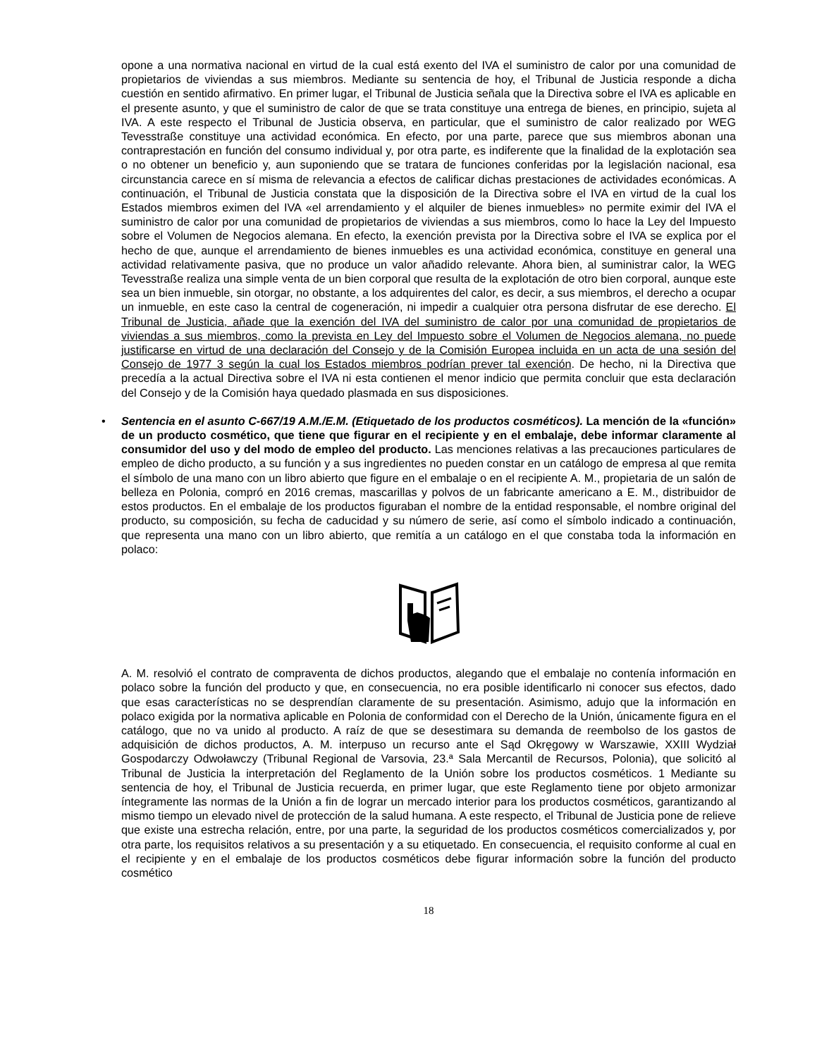opone a una normativa nacional en virtud de la cual está exento del IVA el suministro de calor por una comunidad de propietarios de viviendas a sus miembros. Mediante su sentencia de hoy, el Tribunal de Justicia responde a dicha cuestión en sentido afirmativo. En primer lugar, el Tribunal de Justicia señala que la Directiva sobre el IVA es aplicable en el presente asunto, y que el suministro de calor de que se trata constituye una entrega de bienes, en principio, sujeta al IVA. A este respecto el Tribunal de Justicia observa, en particular, que el suministro de calor realizado por WEG Tevesstraße constituye una actividad económica. En efecto, por una parte, parece que sus miembros abonan una contraprestación en función del consumo individual y, por otra parte, es indiferente que la finalidad de la explotación sea o no obtener un beneficio y, aun suponiendo que se tratara de funciones conferidas por la legislación nacional, esa circunstancia carece en sí misma de relevancia a efectos de calificar dichas prestaciones de actividades económicas. A continuación, el Tribunal de Justicia constata que la disposición de la Directiva sobre el IVA en virtud de la cual los Estados miembros eximen del IVA «el arrendamiento y el alquiler de bienes inmuebles» no permite eximir del IVA el suministro de calor por una comunidad de propietarios de viviendas a sus miembros, como lo hace la Ley del Impuesto sobre el Volumen de Negocios alemana. En efecto, la exención prevista por la Directiva sobre el IVA se explica por el hecho de que, aunque el arrendamiento de bienes inmuebles es una actividad económica, constituye en general una actividad relativamente pasiva, que no produce un valor añadido relevante. Ahora bien, al suministrar calor, la WEG Tevesstraße realiza una simple venta de un bien corporal que resulta de la explotación de otro bien corporal, aunque este sea un bien inmueble, sin otorgar, no obstante, a los adquirentes del calor, es decir, a sus miembros, el derecho a ocupar un inmueble, en este caso la central de cogeneración, ni impedir a cualquier otra persona disfrutar de ese derecho. El Tribunal de Justicia, añade que la exención del IVA del suministro de calor por una comunidad de propietarios de viviendas a sus miembros, como la prevista en Ley del Impuesto sobre el Volumen de Negocios alemana, no puede justificarse en virtud de una declaración del Consejo y de la Comisión Europea incluida en un acta de una sesión del Consejo de 1977 3 según la cual los Estados miembros podrían prever tal exención. De hecho, ni la Directiva que precedía a la actual Directiva sobre el IVA ni esta contienen el menor indicio que permita concluir que esta declaración del Consejo y de la Comisión haya quedado plasmada en sus disposiciones.
• Sentencia en el asunto C-667/19 A.M./E.M. (Etiquetado de los productos cosméticos). La mención de la «función» de un producto cosmético, que tiene que figurar en el recipiente y en el embalaje, debe informar claramente al consumidor del uso y del modo de empleo del producto. Las menciones relativas a las precauciones particulares de empleo de dicho producto, a su función y a sus ingredientes no pueden constar en un catálogo de empresa al que remita el símbolo de una mano con un libro abierto que figure en el embalaje o en el recipiente A. M., propietaria de un salón de belleza en Polonia, compró en 2016 cremas, mascarillas y polvos de un fabricante americano a E. M., distribuidor de estos productos. En el embalaje de los productos figuraban el nombre de la entidad responsable, el nombre original del producto, su composición, su fecha de caducidad y su número de serie, así como el símbolo indicado a continuación, que representa una mano con un libro abierto, que remitía a un catálogo en el que constaba toda la información en polaco:
A. M. resolvió el contrato de compraventa de dichos productos, alegando que el embalaje no contenía información en polaco sobre la función del producto y que, en consecuencia, no era posible identificarlo ni conocer sus efectos, dado que esas características no se desprendían claramente de su presentación. Asimismo, adujo que la información en polaco exigida por la normativa aplicable en Polonia de conformidad con el Derecho de la Unión, únicamente figura en el catálogo, que no va unido al producto. A raíz de que se desestimara su demanda de reembolso de los gastos de adquisición de dichos productos, A. M. interpuso un recurso ante el Sąd Okręgowy w Warszawie, XXIII Wydział Gospodarczy Odwoławczy (Tribunal Regional de Varsovia, 23.ª Sala Mercantil de Recursos, Polonia), que solicitó al Tribunal de Justicia la interpretación del Reglamento de la Unión sobre los productos cosméticos. 1 Mediante su sentencia de hoy, el Tribunal de Justicia recuerda, en primer lugar, que este Reglamento tiene por objeto armonizar íntegramente las normas de la Unión a fin de lograr un mercado interior para los productos cosméticos, garantizando al mismo tiempo un elevado nivel de protección de la salud humana. A este respecto, el Tribunal de Justicia pone de relieve que existe una estrecha relación, entre, por una parte, la seguridad de los productos cosméticos comercializados y, por otra parte, los requisitos relativos a su presentación y a su etiquetado. En consecuencia, el requisito conforme al cual en el recipiente y en el embalaje de los productos cosméticos debe figurar información sobre la función del producto cosmético
18